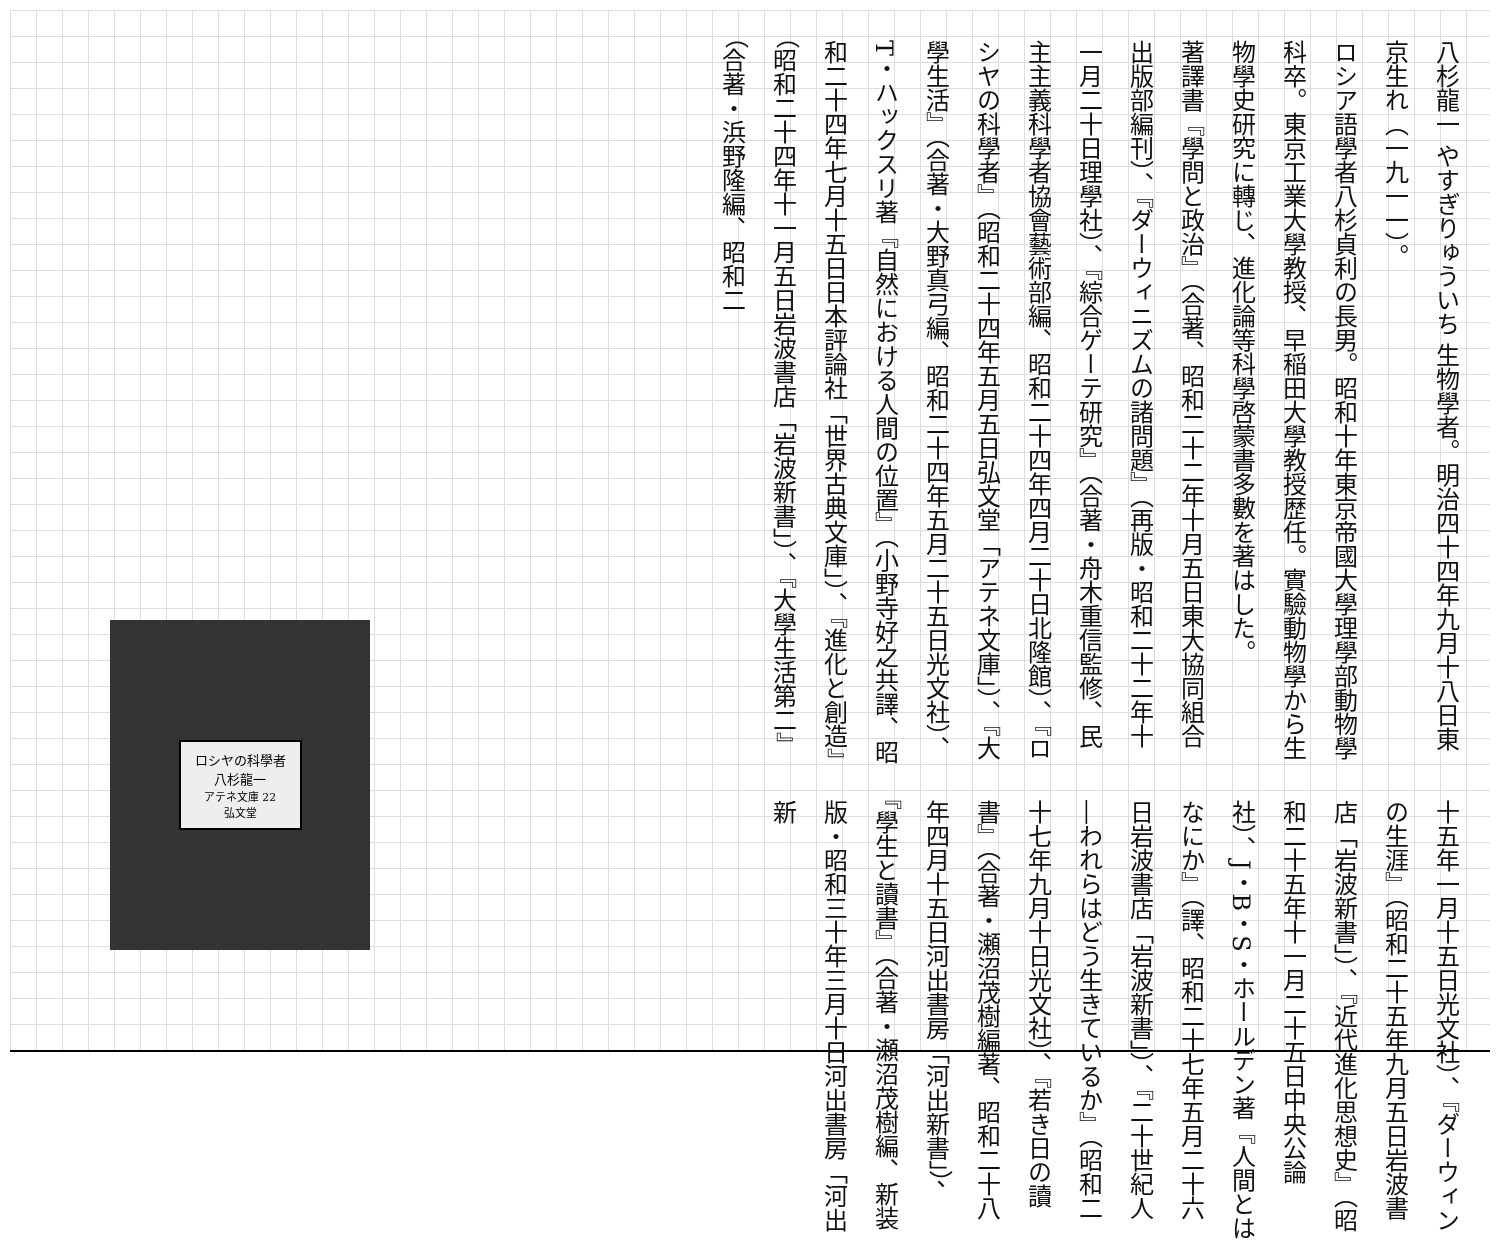八杉龍一 やすぎりゅういち 生物學者。明治四十四年九月十八日東京生れ（一九一一）。
ロシア語學者八杉貞利の長男。昭和十年東京帝國大學理學部動物學科卒。東京工業大學教授、早稲田大學教授歴任。實驗動物學から生物學史研究に轉じ、進化論等科學啓蒙書多數を著はした。
著譯書『學問と政治』（合著、昭和二十二年十月五日東大協同組合出版部編刊）、『ダーウィニズムの諸問題』（再版・昭和二十二年十一月二十日理學社）、『綜合ゲーテ研究』（合著・舟木重信監修、民主主義科學者協會藝術部編、昭和二十四年四月二十日北隆館）、『ロシヤの科學者』（昭和二十四年五月五日弘文堂「アテネ文庫」）、『大學生活』（合著・大野真弓編、昭和二十四年五月二十五日光文社）、T・ハックスリ著『自然における人間の位置』（小野寺好之共譯、昭和二十四年七月十五日日本評論社「世界古典文庫」）、『進化と創造』（昭和二十四年十一月五日岩波書店「岩波新書」）、『大學生活第二』（合著・浜野隆編、昭和二
十五年一月十五日光文社）、『ダーウィンの生涯』（昭和二十五年九月五日岩波書店「岩波新書」）、『近代進化思想史』（昭和二十五年十一月二十五日中央公論社）、J・B・S・ホールデン著『人間とはなにか』（譯、昭和二十七年五月二十六日岩波書店「岩波新書」）、『二十世紀人―われらはどう生きているか』（昭和二十七年九月十日光文社）、『若き日の讀書』（合著・瀬沼茂樹編著、昭和二十八年四月十五日河出書房「河出新書」）、『學生と讀書』（合著・瀬沼茂樹編、新装版・昭和三十年三月十日河出書房「河出新
ロシヤの科學者
八杉龍一
アテネ文庫 22
弘文堂